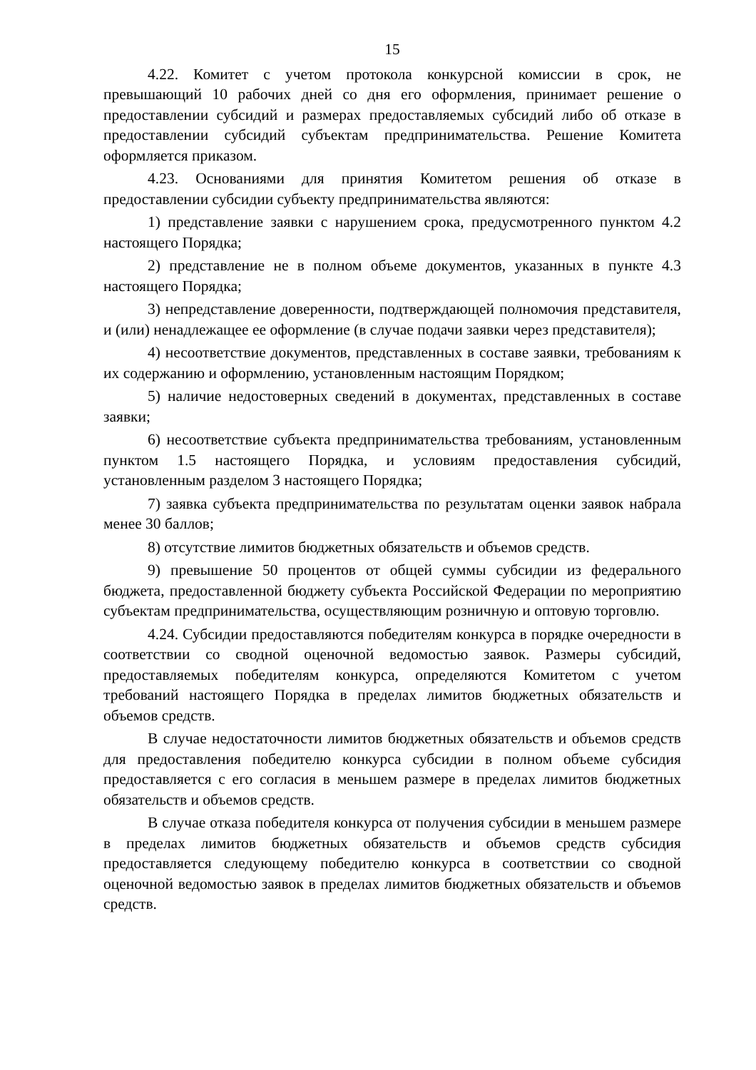15
4.22. Комитет с учетом протокола конкурсной комиссии в срок, не превышающий 10 рабочих дней со дня его оформления, принимает решение о предоставлении субсидий и размерах предоставляемых субсидий либо об отказе в предоставлении субсидий субъектам предпринимательства. Решение Комитета оформляется приказом.
4.23. Основаниями для принятия Комитетом решения об отказе в предоставлении субсидии субъекту предпринимательства являются:
1) представление заявки с нарушением срока, предусмотренного пунктом 4.2 настоящего Порядка;
2) представление не в полном объеме документов, указанных в пункте 4.3 настоящего Порядка;
3) непредставление доверенности, подтверждающей полномочия представителя, и (или) ненадлежащее ее оформление (в случае подачи заявки через представителя);
4) несоответствие документов, представленных в составе заявки, требованиям к их содержанию и оформлению, установленным настоящим Порядком;
5) наличие недостоверных сведений в документах, представленных в составе заявки;
6) несоответствие субъекта предпринимательства требованиям, установленным пунктом 1.5 настоящего Порядка, и условиям предоставления субсидий, установленным разделом 3 настоящего Порядка;
7) заявка субъекта предпринимательства по результатам оценки заявок набрала менее 30 баллов;
8) отсутствие лимитов бюджетных обязательств и объемов средств.
9) превышение 50 процентов от общей суммы субсидии из федерального бюджета, предоставленной бюджету субъекта Российской Федерации по мероприятию субъектам предпринимательства, осуществляющим розничную и оптовую торговлю.
4.24. Субсидии предоставляются победителям конкурса в порядке очередности в соответствии со сводной оценочной ведомостью заявок. Размеры субсидий, предоставляемых победителям конкурса, определяются Комитетом с учетом требований настоящего Порядка в пределах лимитов бюджетных обязательств и объемов средств.
В случае недостаточности лимитов бюджетных обязательств и объемов средств для предоставления победителю конкурса субсидии в полном объеме субсидия предоставляется с его согласия в меньшем размере в пределах лимитов бюджетных обязательств и объемов средств.
В случае отказа победителя конкурса от получения субсидии в меньшем размере в пределах лимитов бюджетных обязательств и объемов средств субсидия предоставляется следующему победителю конкурса в соответствии со сводной оценочной ведомостью заявок в пределах лимитов бюджетных обязательств и объемов средств.